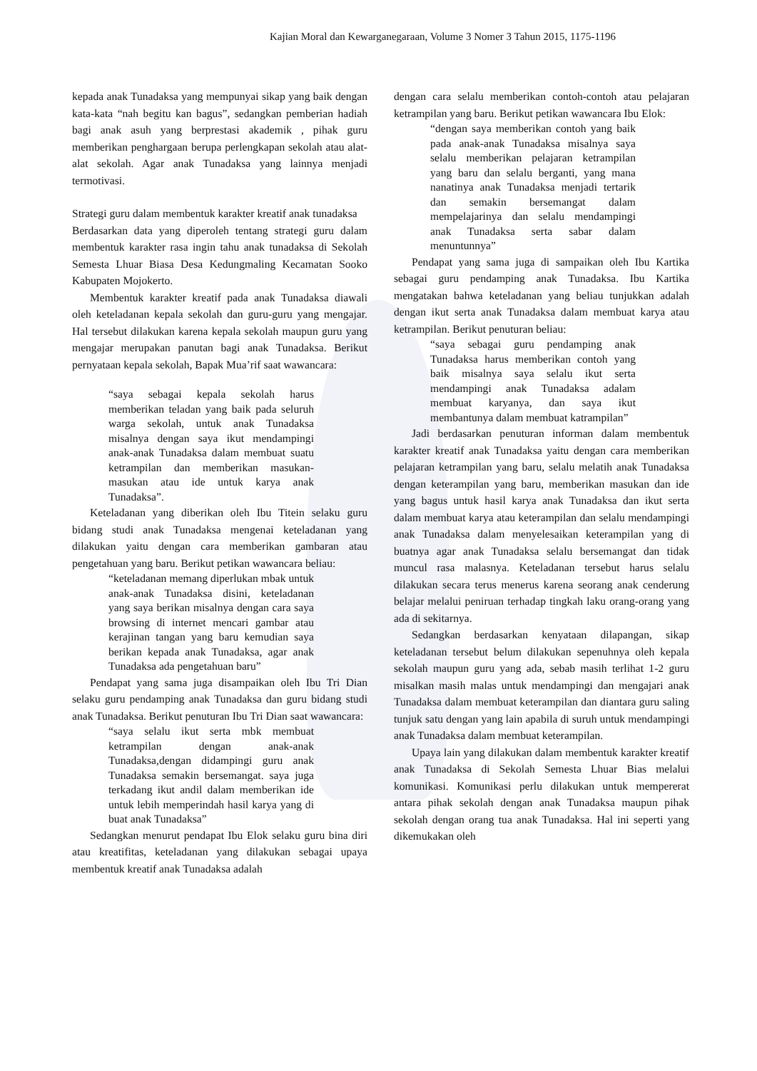Kajian Moral dan Kewarganegaraan, Volume 3 Nomer 3 Tahun 2015, 1175-1196
kepada anak Tunadaksa yang mempunyai sikap yang baik dengan kata-kata “nah begitu kan bagus”, sedangkan pemberian hadiah bagi anak asuh yang berprestasi akademik , pihak guru memberikan penghargaan berupa perlengkapan sekolah atau alat-alat sekolah. Agar anak Tunadaksa yang lainnya menjadi termotivasi.
Strategi guru dalam membentuk karakter kreatif anak tunadaksa
Berdasarkan data yang diperoleh tentang strategi guru dalam membentuk karakter rasa ingin tahu anak tunadaksa di Sekolah Semesta Lhuar Biasa Desa Kedungmaling Kecamatan Sooko Kabupaten Mojokerto.
Membentuk karakter kreatif pada anak Tunadaksa diawali oleh keteladanan kepala sekolah dan guru-guru yang mengajar. Hal tersebut dilakukan karena kepala sekolah maupun guru yang mengajar merupakan panutan bagi anak Tunadaksa. Berikut pernyataan kepala sekolah, Bapak Mua’rif saat wawancara:
“saya sebagai kepala sekolah harus memberikan teladan yang baik pada seluruh warga sekolah, untuk anak Tunadaksa misalnya dengan saya ikut mendampingi anak-anak Tunadaksa dalam membuat suatu ketrampilan dan memberikan masukan-masukan atau ide untuk karya anak Tunadaksa”.
Keteladanan yang diberikan oleh Ibu Titein selaku guru bidang studi anak Tunadaksa mengenai keteladanan yang dilakukan yaitu dengan cara memberikan gambaran atau pengetahuan yang baru. Berikut petikan wawancara beliau:
“keteladanan memang diperlukan mbak untuk anak-anak Tunadaksa disini, keteladanan yang saya berikan misalnya dengan cara saya browsing di internet mencari gambar atau kerajinan tangan yang baru kemudian saya berikan kepada anak Tunadaksa, agar anak Tunadaksa ada pengetahuan baru”
Pendapat yang sama juga disampaikan oleh Ibu Tri Dian selaku guru pendamping anak Tunadaksa dan guru bidang studi anak Tunadaksa. Berikut penuturan Ibu Tri Dian saat wawancara:
“saya selalu ikut serta mbk membuat ketrampilan dengan anak-anak Tunadaksa,dengan didampingi guru anak Tunadaksa semakin bersemangat. saya juga terkadang ikut andil dalam memberikan ide untuk lebih memperindah hasil karya yang di buat anak Tunadaksa”
Sedangkan menurut pendapat Ibu Elok selaku guru bina diri atau kreatifitas, keteladanan yang dilakukan sebagai upaya membentuk kreatif anak Tunadaksa adalah
dengan cara selalu memberikan contoh-contoh atau pelajaran ketrampilan yang baru. Berikut petikan wawancara Ibu Elok:
“dengan saya memberikan contoh yang baik pada anak-anak Tunadaksa misalnya saya selalu memberikan pelajaran ketrampilan yang baru dan selalu berganti, yang mana nanatinya anak Tunadaksa menjadi tertarik dan semakin bersemangat dalam mempelajarinya dan selalu mendampingi anak Tunadaksa serta sabar dalam menuntunnya”
Pendapat yang sama juga di sampaikan oleh Ibu Kartika sebagai guru pendamping anak Tunadaksa. Ibu Kartika mengatakan bahwa keteladanan yang beliau tunjukkan adalah dengan ikut serta anak Tunadaksa dalam membuat karya atau ketrampilan. Berikut penuturan beliau:
“saya sebagai guru pendamping anak Tunadaksa harus memberikan contoh yang baik misalnya saya selalu ikut serta mendampingi anak Tunadaksa adalam membuat karyanya, dan saya ikut membantunya dalam membuat katrampilan”
Jadi berdasarkan penuturan informan dalam membentuk karakter kreatif anak Tunadaksa yaitu dengan cara memberikan pelajaran ketrampilan yang baru, selalu melatih anak Tunadaksa dengan keterampilan yang baru, memberikan masukan dan ide yang bagus untuk hasil karya anak Tunadaksa dan ikut serta dalam membuat karya atau keterampilan dan selalu mendampingi anak Tunadaksa dalam menyelesaikan keterampilan yang di buatnya agar anak Tunadaksa selalu bersemangat dan tidak muncul rasa malasnya. Keteladanan tersebut harus selalu dilakukan secara terus menerus karena seorang anak cenderung belajar melalui peniruan terhadap tingkah laku orang-orang yang ada di sekitarnya.
Sedangkan berdasarkan kenyataan dilapangan, sikap keteladanan tersebut belum dilakukan sepenuhnya oleh kepala sekolah maupun guru yang ada, sebab masih terlihat 1-2 guru misalkan masih malas untuk mendampingi dan mengajari anak Tunadaksa dalam membuat keterampilan dan diantara guru saling tunjuk satu dengan yang lain apabila di suruh untuk mendampingi anak Tunadaksa dalam membuat keterampilan.
Upaya lain yang dilakukan dalam membentuk karakter kreatif anak Tunadaksa di Sekolah Semesta Lhuar Bias melalui komunikasi. Komunikasi perlu dilakukan untuk mempererat antara pihak sekolah dengan anak Tunadaksa maupun pihak sekolah dengan orang tua anak Tunadaksa. Hal ini seperti yang dikemukakan oleh